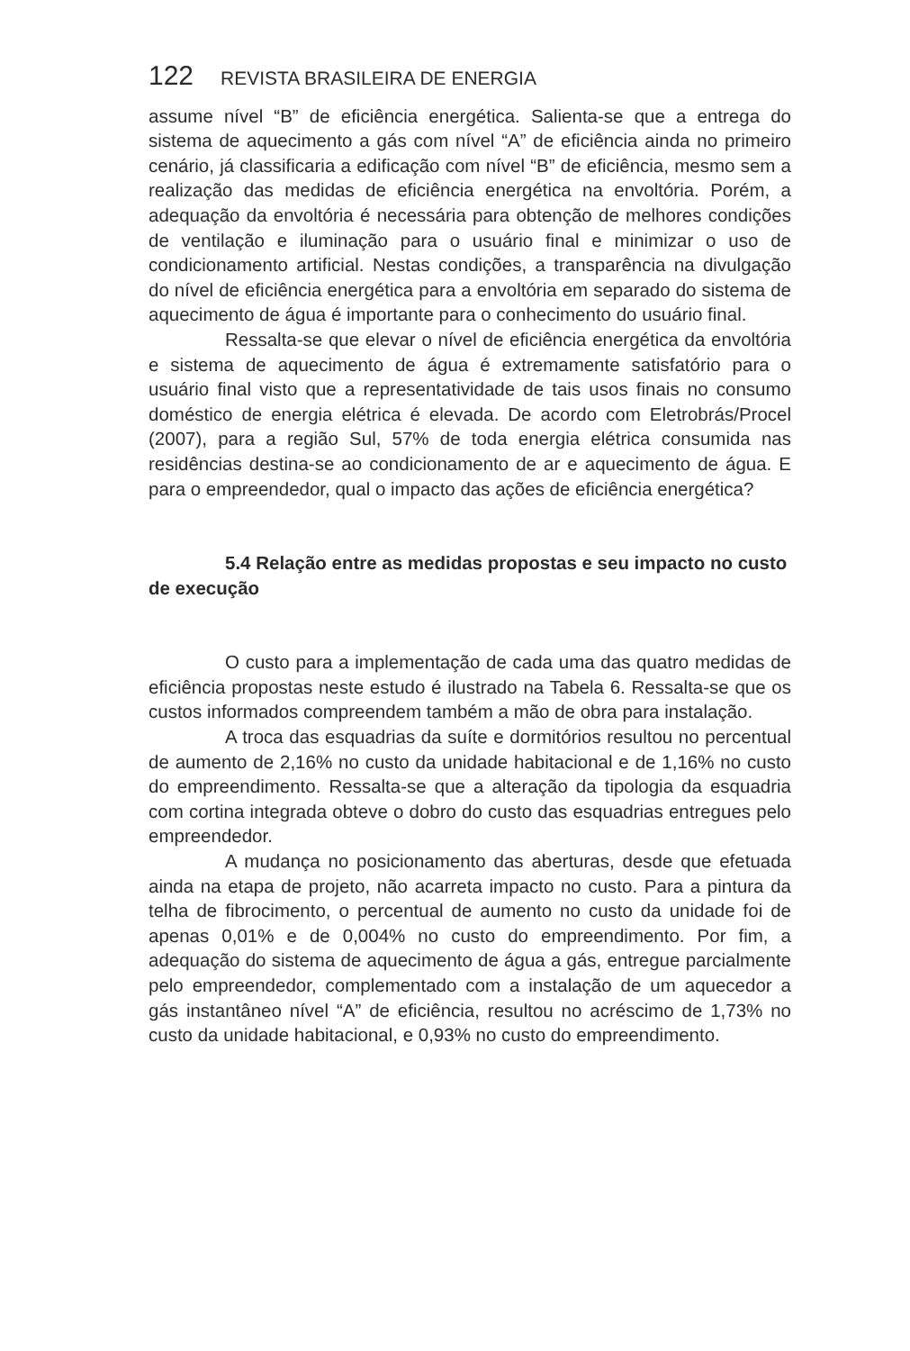122 REVISTA BRASILEIRA DE ENERGIA
assume nível “B” de eficiência energética. Salienta-se que a entrega do sistema de aquecimento a gás com nível “A” de eficiência ainda no primeiro cenário, já classificaria a edificação com nível “B” de eficiência, mesmo sem a realização das medidas de eficiência energética na envoltória. Porém, a adequação da envoltória é necessária para obtenção de melhores condições de ventilação e iluminação para o usuário final e minimizar o uso de condicionamento artificial. Nestas condições, a transparência na divulgação do nível de eficiência energética para a envoltória em separado do sistema de aquecimento de água é importante para o conhecimento do usuário final.
Ressalta-se que elevar o nível de eficiência energética da envoltória e sistema de aquecimento de água é extremamente satisfatório para o usuário final visto que a representatividade de tais usos finais no consumo doméstico de energia elétrica é elevada. De acordo com Eletrobrás/Procel (2007), para a região Sul, 57% de toda energia elétrica consumida nas residências destina-se ao condicionamento de ar e aquecimento de água. E para o empreendedor, qual o impacto das ações de eficiência energética?
5.4 Relação entre as medidas propostas e seu impacto no custo de execução
O custo para a implementação de cada uma das quatro medidas de eficiência propostas neste estudo é ilustrado na Tabela 6. Ressalta-se que os custos informados compreendem também a mão de obra para instalação.
A troca das esquadrias da suíte e dormitórios resultou no percentual de aumento de 2,16% no custo da unidade habitacional e de 1,16% no custo do empreendimento. Ressalta-se que a alteração da tipologia da esquadria com cortina integrada obteve o dobro do custo das esquadrias entregues pelo empreendedor.
A mudança no posicionamento das aberturas, desde que efetuada ainda na etapa de projeto, não acarreta impacto no custo. Para a pintura da telha de fibrocimento, o percentual de aumento no custo da unidade foi de apenas 0,01% e de 0,004% no custo do empreendimento. Por fim, a adequação do sistema de aquecimento de água a gás, entregue parcialmente pelo empreendedor, complementado com a instalação de um aquecedor a gás instantâneo nível “A” de eficiência, resultou no acréscimo de 1,73% no custo da unidade habitacional, e 0,93% no custo do empreendimento.